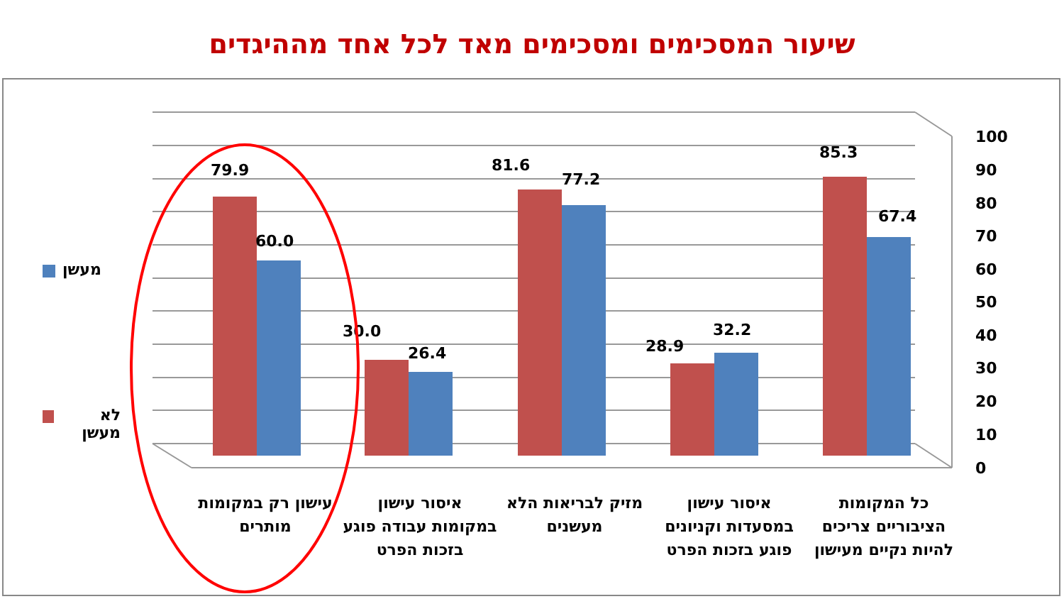שיעור המסכימים ומסכימים מאד לכל אחד מההיגדים
100
90
80
70
60
50
40
30
20
10
0
79.9
60.0
30.0
26.4
81.6
77.2
28.9
32.2
85.3
67.4
מעשן
לא מעשן
עישון רק במקומות מותרים איסור עישון במקומות עבודה פוגע בזכות הפרט
מזיק לבריאות הלא מעשנים איסור עישון במסעדות וקניונים פוגע בזכות הפרט
כל המקומות הציבוריים צריכים להיות נקיים מעישון